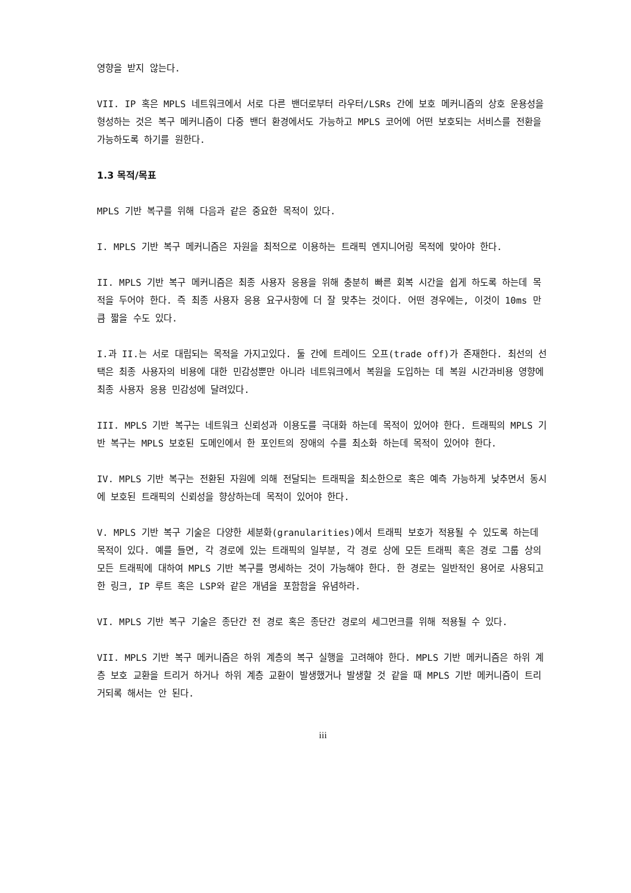영향을 받지 않는다.
VII. IP 혹은 MPLS 네트워크에서 서로 다른 밴더로부터 라우터/LSRs 간에 보호 메커니즘의 상호 운용성을 형성하는 것은 복구 메커니즘이 다중 밴더 환경에서도 가능하고 MPLS 코어에 어떤 보호되는 서비스를 전환을 가능하도록 하기를 원한다.
1.3 목적/목표
MPLS 기반 복구를 위해 다음과 같은 중요한 목적이 있다.
I. MPLS 기반 복구 메커니즘은 자원을 최적으로 이용하는 트래픽 엔지니어링 목적에 맞아야 한다.
II. MPLS 기반 복구 메커니즘은 최종 사용자 응용을 위해 충분히 빠른 회복 시간을 쉽게 하도록 하는데 목적을 두어야 한다. 즉 최종 사용자 응용 요구사항에 더 잘 맞추는 것이다. 어떤 경우에는, 이것이 10ms 만큼 짧을 수도 있다.
I.과 II.는 서로 대립되는 목적을 가지고있다. 둘 간에 트레이드 오프(trade off)가 존재한다. 최선의 선택은 최종 사용자의 비용에 대한 민감성뿐만 아니라 네트워크에서 복원을 도입하는 데 복원 시간과비용 영향에 최종 사용자 응용 민감성에 달려있다.
III. MPLS 기반 복구는 네트워크 신뢰성과 이용도를 극대화 하는데 목적이 있어야 한다. 트래픽의 MPLS 기반 복구는 MPLS 보호된 도메인에서 한 포인트의 장애의 수를 최소화 하는데 목적이 있어야 한다.
IV. MPLS 기반 복구는 전환된 자원에 의해 전달되는 트래픽을 최소한으로 혹은 예측 가능하게 낮추면서 동시에 보호된 트래픽의 신뢰성을 향상하는데 목적이 있어야 한다.
V. MPLS 기반 복구 기술은 다양한 세분화(granularities)에서 트래픽 보호가 적용될 수 있도록 하는데 목적이 있다. 예를 들면, 각 경로에 있는 트래픽의 일부분, 각 경로 상에 모든 트래픽 혹은 경로 그룹 상의 모든 트래픽에 대하여 MPLS 기반 복구를 명세하는 것이 가능해야 한다. 한 경로는 일반적인 용어로 사용되고 한 링크, IP 루트 혹은 LSP와 같은 개념을 포함함을 유념하라.
VI. MPLS 기반 복구 기술은 종단간 전 경로 혹은 종단간 경로의 세그먼크를 위해 적용될 수 있다.
VII. MPLS 기반 복구 메커니즘은 하위 계층의 복구 실행을 고려해야 한다. MPLS 기반 메커니즘은 하위 계층 보호 교환을 트리거 하거나 하위 계층 교환이 발생했거나 발생할 것 같을 때 MPLS 기반 메커니즘이 트리거되록 해서는 안 된다.
iii